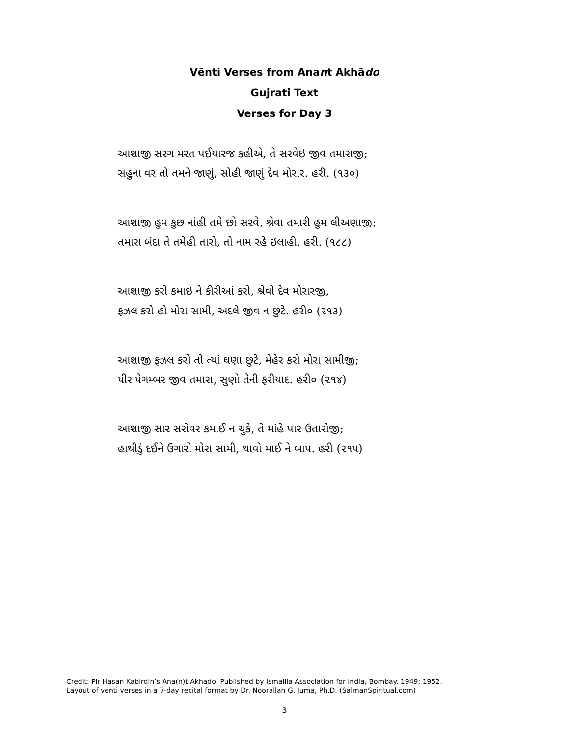Vēnti Verses from Anant Akhādo
Gujrati Text
Verses for Day 3
આશાજી સરગ મરત પઈયારજ કહીએ, તે સરવેઇ જીવ તમારાજી;
સહુના વર તો તમને જાણું, સોહી જાણું દેવ મોરાર. હરી. (૧૩૦)
આશાજી હુમ કુછ નાંહી તમે છો સરવે, શ્રેવા તમારી હુમ લીઅણાજી;
તમારા બંદા તે તમેહી તારો, તો નામ રહે ઇલાહી. હરી. (૧૮૮)
આશાજી કરો કમાઇ ને કીરીઆં કરો, શ્રેવો દેવ મોરારજી,
ફઝલ કરો હો મોરા સામી, અદલે જીવ ન છુટે. હરી૦ (૨૧૩)
આશાજી ફઝલ કરો તો ત્યાં ઘણા છુટે, મેહેર કરો મોરા સામીજી;
પીર પેગમ્બર જીવ તમારા, સુણો તેની ફરીયાદ. હરી૦ (૨૧૪)
આશાજી સાર સરોવર કમાઈ ન ચુકે, તે માંહે પાર ઉતારોજી;
હાથીડું દઈને ઉગારો મોરા સામી, થાવો માઈ ને બાપ. હરી (૨૧૫)
Credit: Pir Hasan Kabirdin’s Ana(n)t Akhado. Published by Ismailia Association for India, Bombay. 1949; 1952.
Layout of venti verses in a 7-day recital format by Dr. Noorallah G. Juma, Ph.D. (SalmanSpiritual.com)
3